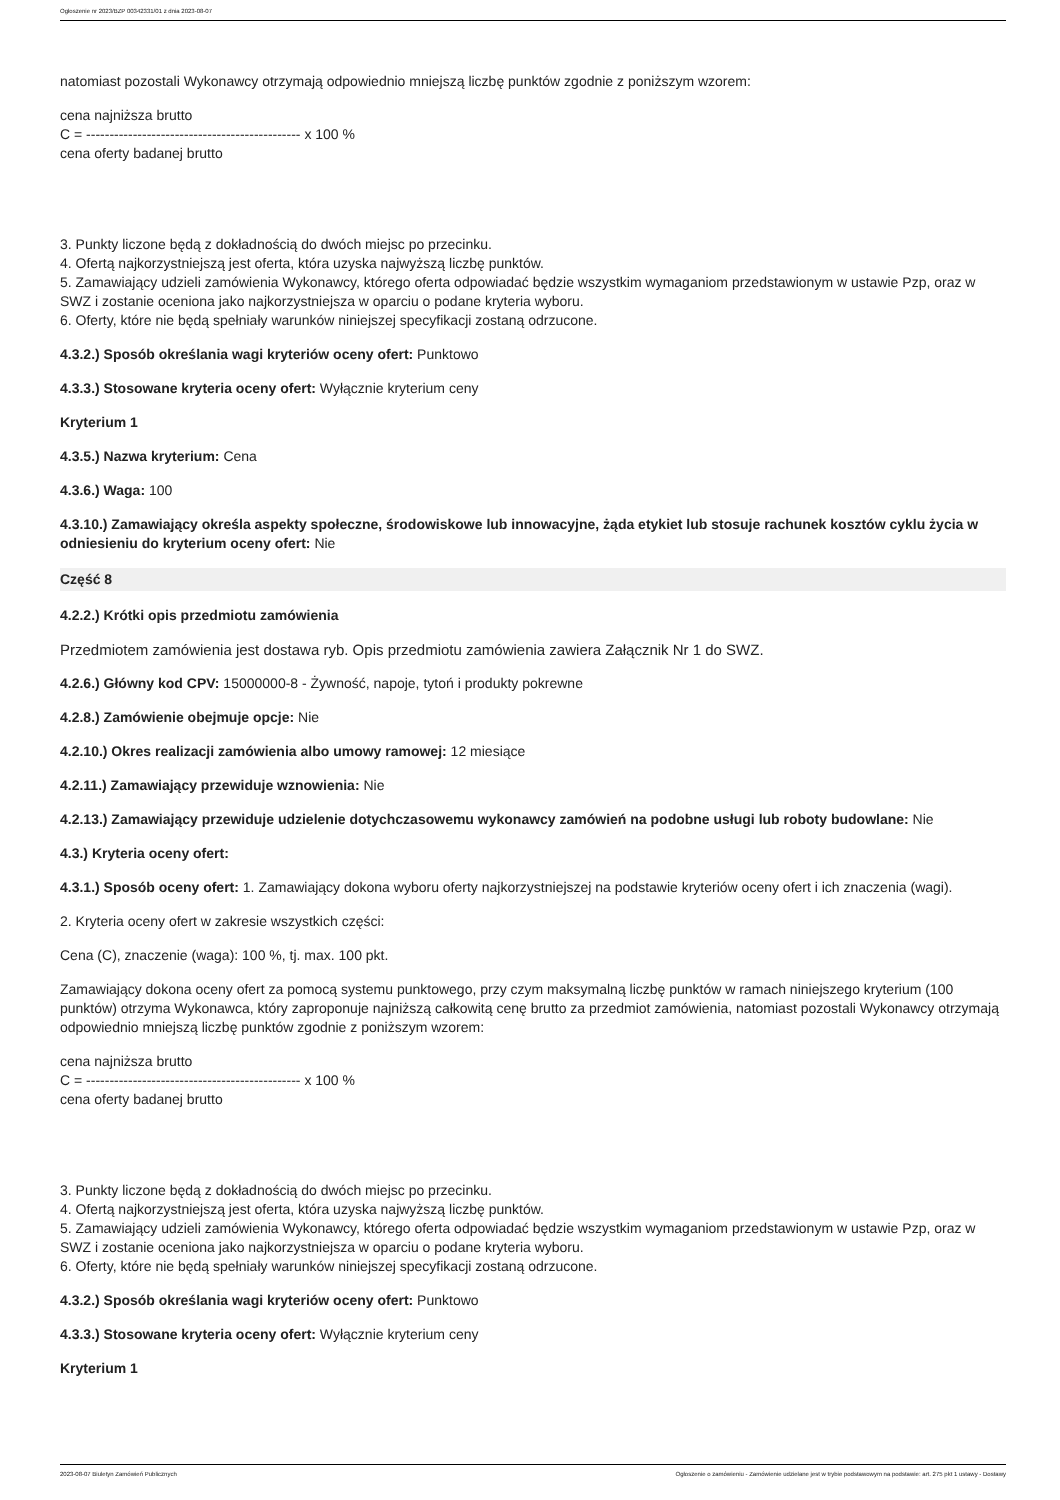Ogłoszenie nr 2023/BZP 00342331/01 z dnia 2023-08-07
natomiast pozostali Wykonawcy otrzymają odpowiednio mniejszą liczbę punktów zgodnie z poniższym wzorem:
cena najniższa brutto
C = ---------------------------------------------- x 100 %
cena oferty badanej brutto
3. Punkty liczone będą z dokładnością do dwóch miejsc po przecinku.
4. Ofertą najkorzystniejszą jest oferta, która uzyska najwyższą liczbę punktów.
5. Zamawiający udzieli zamówienia Wykonawcy, którego oferta odpowiadać będzie wszystkim wymaganiom przedstawionym w ustawie Pzp, oraz w SWZ i zostanie oceniona jako najkorzystniejsza w oparciu o podane kryteria wyboru.
6. Oferty, które nie będą spełniały warunków niniejszej specyfikacji zostaną odrzucone.
4.3.2.) Sposób określania wagi kryteriów oceny ofert: Punktowo
4.3.3.) Stosowane kryteria oceny ofert: Wyłącznie kryterium ceny
Kryterium 1
4.3.5.) Nazwa kryterium: Cena
4.3.6.) Waga: 100
4.3.10.) Zamawiający określa aspekty społeczne, środowiskowe lub innowacyjne, żąda etykiet lub stosuje rachunek kosztów cyklu życia w odniesieniu do kryterium oceny ofert: Nie
Część 8
4.2.2.) Krótki opis przedmiotu zamówienia
Przedmiotem zamówienia jest dostawa ryb. Opis przedmiotu zamówienia zawiera Załącznik Nr 1 do SWZ.
4.2.6.) Główny kod CPV: 15000000-8 - Żywność, napoje, tytoń i produkty pokrewne
4.2.8.) Zamówienie obejmuje opcje: Nie
4.2.10.) Okres realizacji zamówienia albo umowy ramowej: 12 miesiące
4.2.11.) Zamawiający przewiduje wznowienia: Nie
4.2.13.) Zamawiający przewiduje udzielenie dotychczasowemu wykonawcy zamówień na podobne usługi lub roboty budowlane: Nie
4.3.) Kryteria oceny ofert:
4.3.1.) Sposób oceny ofert: 1. Zamawiający dokona wyboru oferty najkorzystniejszej na podstawie kryteriów oceny ofert i ich znaczenia (wagi).
2. Kryteria oceny ofert w zakresie wszystkich części:
Cena (C), znaczenie (waga): 100 %, tj. max. 100 pkt.
Zamawiający dokona oceny ofert za pomocą systemu punktowego, przy czym maksymalną liczbę punktów w ramach niniejszego kryterium (100 punktów) otrzyma Wykonawca, który zaproponuje najniższą całkowitą cenę brutto za przedmiot zamówienia, natomiast pozostali Wykonawcy otrzymają odpowiednio mniejszą liczbę punktów zgodnie z poniższym wzorem:
cena najniższa brutto
C = ---------------------------------------------- x 100 %
cena oferty badanej brutto
3. Punkty liczone będą z dokładnością do dwóch miejsc po przecinku.
4. Ofertą najkorzystniejszą jest oferta, która uzyska najwyższą liczbę punktów.
5. Zamawiający udzieli zamówienia Wykonawcy, którego oferta odpowiadać będzie wszystkim wymaganiom przedstawionym w ustawie Pzp, oraz w SWZ i zostanie oceniona jako najkorzystniejsza w oparciu o podane kryteria wyboru.
6. Oferty, które nie będą spełniały warunków niniejszej specyfikacji zostaną odrzucone.
4.3.2.) Sposób określania wagi kryteriów oceny ofert: Punktowo
4.3.3.) Stosowane kryteria oceny ofert: Wyłącznie kryterium ceny
Kryterium 1
2023-08-07 Biuletyn Zamówień Publicznych Ogłoszenie o zamówieniu - Zamówienie udzielane jest w trybie podstawowym na podstawie: art. 275 pkt 1 ustawy - Dostawy